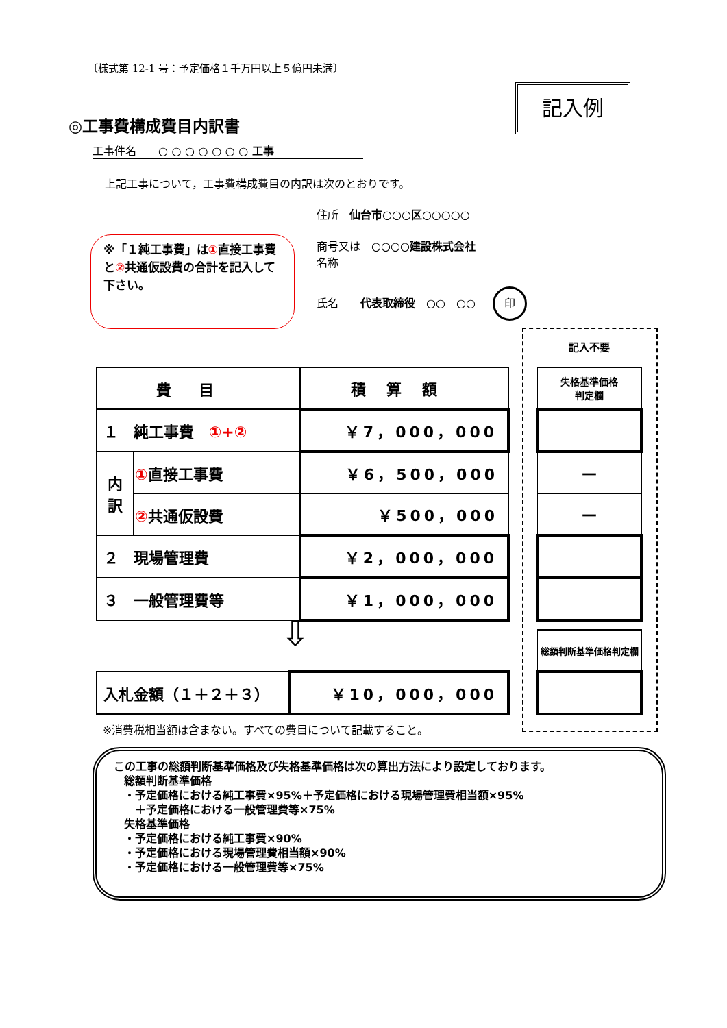〔様式第 12-1 号：予定価格１千万円以上５億円未満〕
記入例
◎工事費構成費目内訳書
工事件名　　○ ○ ○ ○ ○ ○ ○ 工事
上記工事について，工事費構成費目の内訳は次のとおりです。
住所　仙台市○○○区○○○○○
商号又は　○○○○建設株式会社
名称
氏名　　代表取締役　○○　○○ 印
※「１純工事費」は①直接工事費と②共通仮設費の合計を記入して下さい。
記入不要
| 費目 | | 積算額 |
| １ 純工事費 ①+② | | ￥7，000，000 |
| 内 訳 | ① 直接工事費 | ￥6，500，000 |
| | ② 共通仮設費 | ￥500，000 |
| ２ 現場管理費 | | ￥2，000，000 |
| ３ 一般管理費等 | | ￥1，000，000 |
| 失格基準価格 判定欄 |
| — |
| — |
⇩
| 入札金額（１＋２＋３） | ￥10，000，000 |
| 総額判断基準価格判定欄 |
※消費税相当額は含まない。すべての費目について記載すること。
この工事の総額判断基準価格及び失格基準価格は次の算出方法により設定しております。
総額判断基準価格
・予定価格における純工事費×95%＋予定価格における現場管理費相当額×95%
　＋予定価格における一般管理費等×75%
失格基準価格
・予定価格における純工事費×90%
・予定価格における現場管理費相当額×90%
・予定価格における一般管理費等×75%